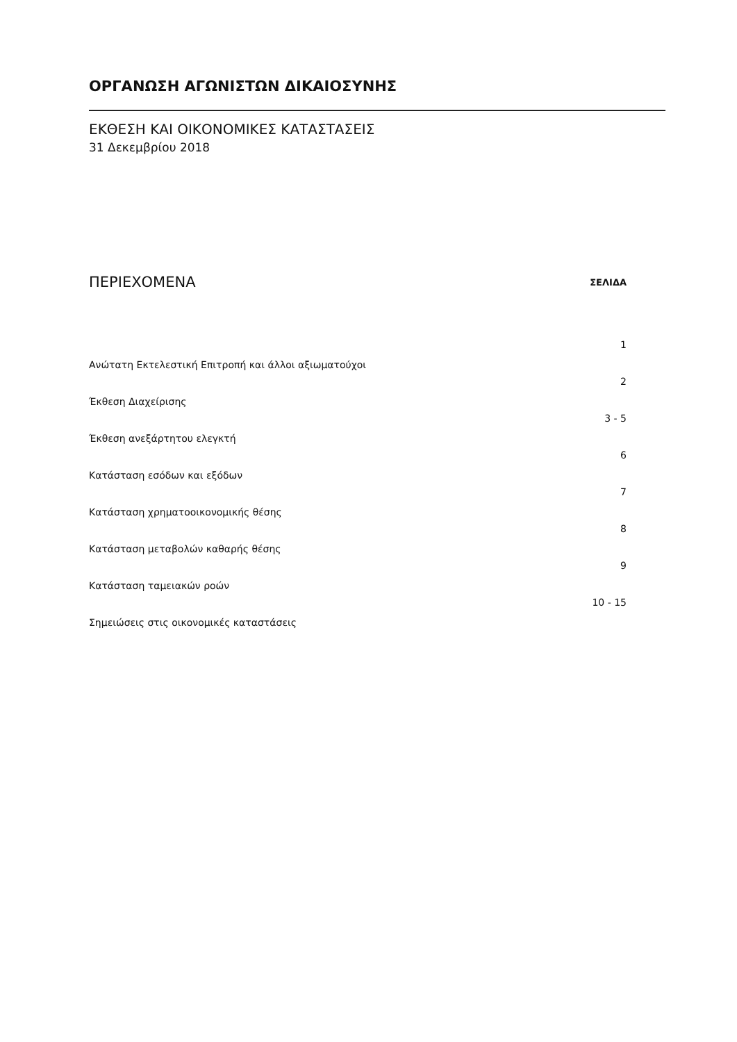ΟΡΓΑΝΩΣΗ ΑΓΩΝΙΣΤΩΝ ΔΙΚΑΙΟΣΥΝΗΣ
ΕΚΘΕΣΗ ΚΑΙ ΟΙΚΟΝΟΜΙΚΕΣ ΚΑΤΑΣΤΑΣΕΙΣ
31 Δεκεμβρίου 2018
| ΠΕΡΙΕΧΟΜΕΝΑ | ΣΕΛΙΔΑ |
| --- | --- |
| Ανώτατη Εκτελεστική Επιτροπή και άλλοι αξιωματούχοι | 1 |
| Έκθεση Διαχείρισης | 2 |
| Έκθεση ανεξάρτητου ελεγκτή | 3 - 5 |
| Κατάσταση εσόδων και εξόδων | 6 |
| Κατάσταση χρηματοοικονομικής θέσης | 7 |
| Κατάσταση μεταβολών καθαρής θέσης | 8 |
| Κατάσταση ταμειακών ροών | 9 |
| Σημειώσεις στις οικονομικές καταστάσεις | 10 - 15 |